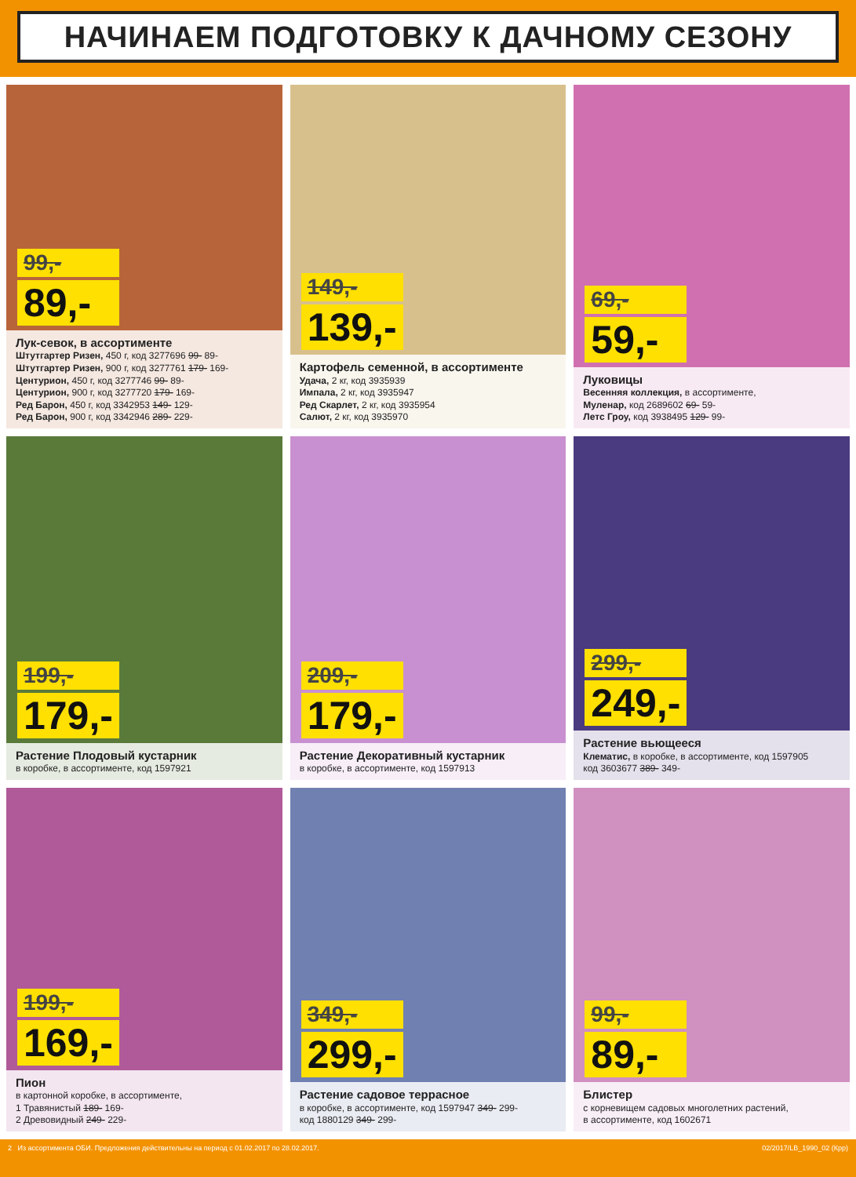НАЧИНАЕМ ПОДГОТОВКУ К ДАЧНОМУ СЕЗОНУ
99,-
89,-
Лук-севок, в ассортименте
Штутгартер Ризен, 450 г, код 3277696 99- 89-
Штутгартер Ризен, 900 г, код 3277761 179- 169-
Центурион, 450 г, код 3277746 99- 89-
Центурион, 900 г, код 3277720 179- 169-
Ред Барон, 450 г, код 3342953 149- 129-
Ред Барон, 900 г, код 3342946 289- 229-
149,-
139,-
Картофель семенной, в ассортименте
Удача, 2 кг, код 3935939
Импала, 2 кг, код 3935947
Ред Скарлет, 2 кг, код 3935954
Салют, 2 кг, код 3935970
69,-
59,-
Луковицы
Весенняя коллекция, в ассортименте,
Муленар, код 2689602 69- 59-
Летс Гроу, код 3938495 129- 99-
199,-
179,-
Растение Плодовый кустарник
в коробке, в ассортименте, код 1597921
209,-
179,-
Растение Декоративный кустарник
в коробке, в ассортименте, код 1597913
299,-
249,-
Растение вьющееся
Клематис, в коробке, в ассортименте, код 1597905
код 3603677 389- 349-
199,-
169,-
Пион
в картонной коробке, в ассортименте,
1 Травянистый 189- 169-
2 Древовидный 249- 229-
349,-
299,-
Растение садовое террасное
в коробке, в ассортименте, код 1597947 349- 299-
код 1880129 349- 299-
99,-
89,-
Блистер
с корневищем садовых многолетних растений,
в ассортименте, код 1602671
2 Из ассортимента ОБИ. Предложения действительны на период с 01.02.2017 по 28.02.2017. 02/2017/LB_1990_02 (Крр)